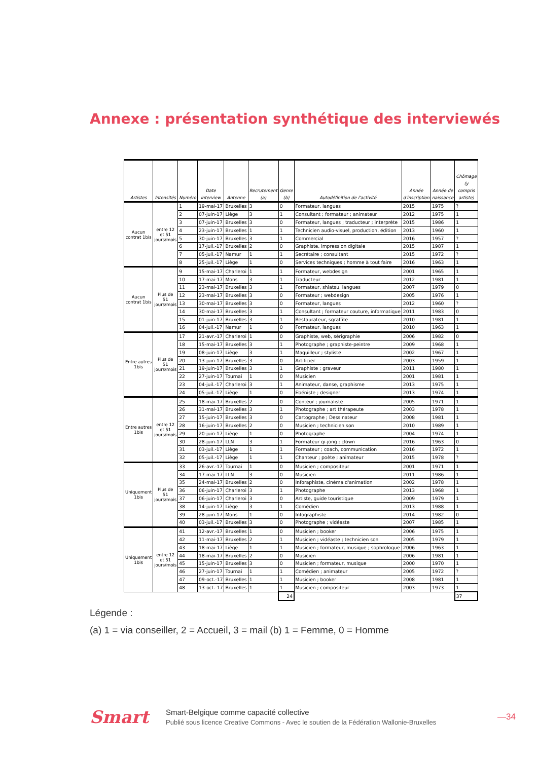Annexe : présentation synthétique des interviewés
| Artistes | Intensités | Numéro | Date interview | Antenne | Recrutement (a) | Genre (b) | Autodéfinition de l'activité | Année d'inscription | Année de naissance | Chômage (y compris artiste) |
| --- | --- | --- | --- | --- | --- | --- | --- | --- | --- | --- |
| Aucun contrat 1bis | entre 12 et 51 jours/mois | 1 | 19-mai-17 | Bruxelles | 3 | 0 | Formateur, langues | 2015 | 1975 | ? |
| | | 2 | 07-juin-17 | Liège | 3 | 1 | Consultant ; formateur ; animateur | 2012 | 1975 | 1 |
| | | 3 | 07-juin-17 | Bruxelles | 3 | 0 | Formateur, langues ; traducteur ; interprète | 2015 | 1986 | 1 |
| | | 4 | 23-juin-17 | Bruxelles | 1 | 1 | Technicien audio-visuel, production, édition | 2013 | 1960 | 1 |
| | | 5 | 30-juin-17 | Bruxelles | 3 | 1 | Commercial | 2016 | 1957 | ? |
| | | 6 | 17-juil.-17 | Bruxelles | 2 | 0 | Graphiste, impression digitale | 2015 | 1987 | 1 |
| | | 7 | 05-juil.-17 | Namur | 1 | 1 | Secrétaire ; consultant | 2015 | 1972 | ? |
| | | 8 | 25-juil.-17 | Liège | 1 | 0 | Services techniques ; homme à tout faire | 2016 | 1963 | 1 |
| Aucun contrat 1bis | Plus de 51 jours/mois | 9 | 15-mai-17 | Charleroi | 1 | 1 | Formateur, webdesign | 2001 | 1965 | 1 |
| | | 10 | 17-mai-17 | Mons | 3 | 1 | Traducteur | 2012 | 1981 | 1 |
| | | 11 | 23-mai-17 | Bruxelles | 3 | 1 | Formateur, shiatsu, langues | 2007 | 1979 | 0 |
| | | 12 | 23-mai-17 | Bruxelles | 3 | 0 | Formateur ; webdesign | 2005 | 1976 | 1 |
| | | 13 | 30-mai-17 | Bruxelles | 3 | 0 | Formateur, langues | 2012 | 1960 | ? |
| | | 14 | 30-mai-17 | Bruxelles | 3 | 1 | Consultant ; formateur couture, informatique | 2011 | 1983 | 0 |
| | | 15 | 01-juin-17 | Bruxelles | 3 | 1 | Restaurateur, sgraffite | 2010 | 1981 | 1 |
| | | 16 | 04-juil.-17 | Namur | 1 | 0 | Formateur, langues | 2010 | 1963 | 1 |
| Entre autres 1bis | Plus de 51 jours/mois | 17 | 21-avr.-17 | Charleroi | 1 | 0 | Graphiste, web, sérigraphie | 2006 | 1982 | 0 |
| | | 18 | 15-mai-17 | Bruxelles | 3 | 1 | Photographe ; graphiste-peintre | 2009 | 1968 | 1 |
| | | 19 | 08-juin-17 | Liège | 3 | 1 | Maquilleur ; styliste | 2002 | 1967 | 1 |
| | | 20 | 13-juin-17 | Bruxelles | 3 | 0 | Artificier | 2003 | 1959 | 1 |
| | | 21 | 19-juin-17 | Bruxelles | 3 | 1 | Graphiste ; graveur | 2011 | 1980 | 1 |
| | | 22 | 27-juin-17 | Tournai | 1 | 0 | Musicien | 2001 | 1981 | 1 |
| | | 23 | 04-juil.-17 | Charleroi | 3 | 1 | Animateur, danse, graphisme | 2013 | 1975 | 1 |
| | | 24 | 05-juil.-17 | Liège | 1 | 0 | Ebéniste ; designer | 2013 | 1974 | 1 |
| Entre autres 1bis | entre 12 et 51 jours/mois | 25 | 18-mai-17 | Bruxelles | 2 | 0 | Conteur ; journaliste | 2005 | 1971 | 1 |
| | | 26 | 31-mai-17 | Bruxelles | 3 | 1 | Photographe ; art thérapeute | 2003 | 1978 | 1 |
| | | 27 | 15-juin-17 | Bruxelles | 3 | 0 | Cartographe ; Dessinateur | 2008 | 1981 | 1 |
| | | 28 | 16-juin-17 | Bruxelles | 2 | 0 | Musicien ; technicien son | 2010 | 1989 | 1 |
| | | 29 | 20-juin-17 | Liège | 1 | 0 | Photographe | 2004 | 1974 | 1 |
| | | 30 | 28-juin-17 | LLN | 3 | 1 | Formateur qi-jong ; clown | 2016 | 1963 | 0 |
| | | 31 | 03-juil.-17 | Liège | 1 | 1 | Formateur ; coach, communication | 2016 | 1972 | 1 |
| | | 32 | 05-juil.-17 | Liège | 1 | 1 | Chanteur ; poète ; animateur | 2015 | 1978 | ? |
| Uniquement 1bis | Plus de 51 jours/mois | 33 | 26-avr.-17 | Tournai | 1 | 0 | Musicien ; compositeur | 2001 | 1971 | 1 |
| | | 34 | 17-mai-17 | LLN | 3 | 0 | Musicien | 2011 | 1986 | 1 |
| | | 35 | 24-mai-17 | Bruxelles | 2 | 0 | Inforaphiste, cinéma d'animation | 2002 | 1978 | 1 |
| | | 36 | 06-juin-17 | Charleroi | 3 | 1 | Photographe | 2013 | 1968 | 1 |
| | | 37 | 06-juin-17 | Charleroi | 3 | 0 | Artiste, guide touristique | 2009 | 1979 | 1 |
| | | 38 | 14-juin-17 | Liège | 3 | 1 | Comédien | 2013 | 1988 | 1 |
| | | 39 | 28-juin-17 | Mons | 1 | 0 | Infographiste | 2014 | 1982 | 0 |
| | | 40 | 03-juil.-17 | Bruxelles | 3 | 0 | Photographe ; vidéaste | 2007 | 1985 | 1 |
| Uniquement 1bis | entre 12 et 51 jours/mois | 41 | 12-avr.-17 | Bruxelles | 1 | 0 | Musicien ; booker | 2006 | 1975 | 1 |
| | | 42 | 11-mai-17 | Bruxelles | 2 | 1 | Musicien ; vidéaste ; technicien son | 2005 | 1979 | 1 |
| | | 43 | 18-mai-17 | Liège | 1 | 1 | Musicien ; formateur, musique ; sophrologue | 2006 | 1963 | 1 |
| | | 44 | 18-mai-17 | Bruxelles | 2 | 0 | Musicien | 2006 | 1981 | 1 |
| | | 45 | 15-juin-17 | Bruxelles | 3 | 0 | Musicien ; formateur, musique | 2000 | 1970 | 1 |
| | | 46 | 27-juin-17 | Tournai | 1 | 1 | Comédien ; animateur | 2005 | 1972 | ? |
| | | 47 | 09-oct.-17 | Bruxelles | 1 | 1 | Musicien ; booker | 2008 | 1981 | 1 |
| | | 48 | 13-oct.-17 | Bruxelles | 1 | 1 | Musicien ; compositeur | 2003 | 1973 | 1 |
| | | | | | | 24 | | | | 37 |
Légende :
(a) 1 = via conseiller, 2 = Accueil, 3 = mail (b) 1 = Femme, 0 = Homme
Smart
Smart-Belgique comme capacité collective
Publié sous licence Creative Commons - Avec le soutien de la Fédération Wallonie-Bruxelles
—34